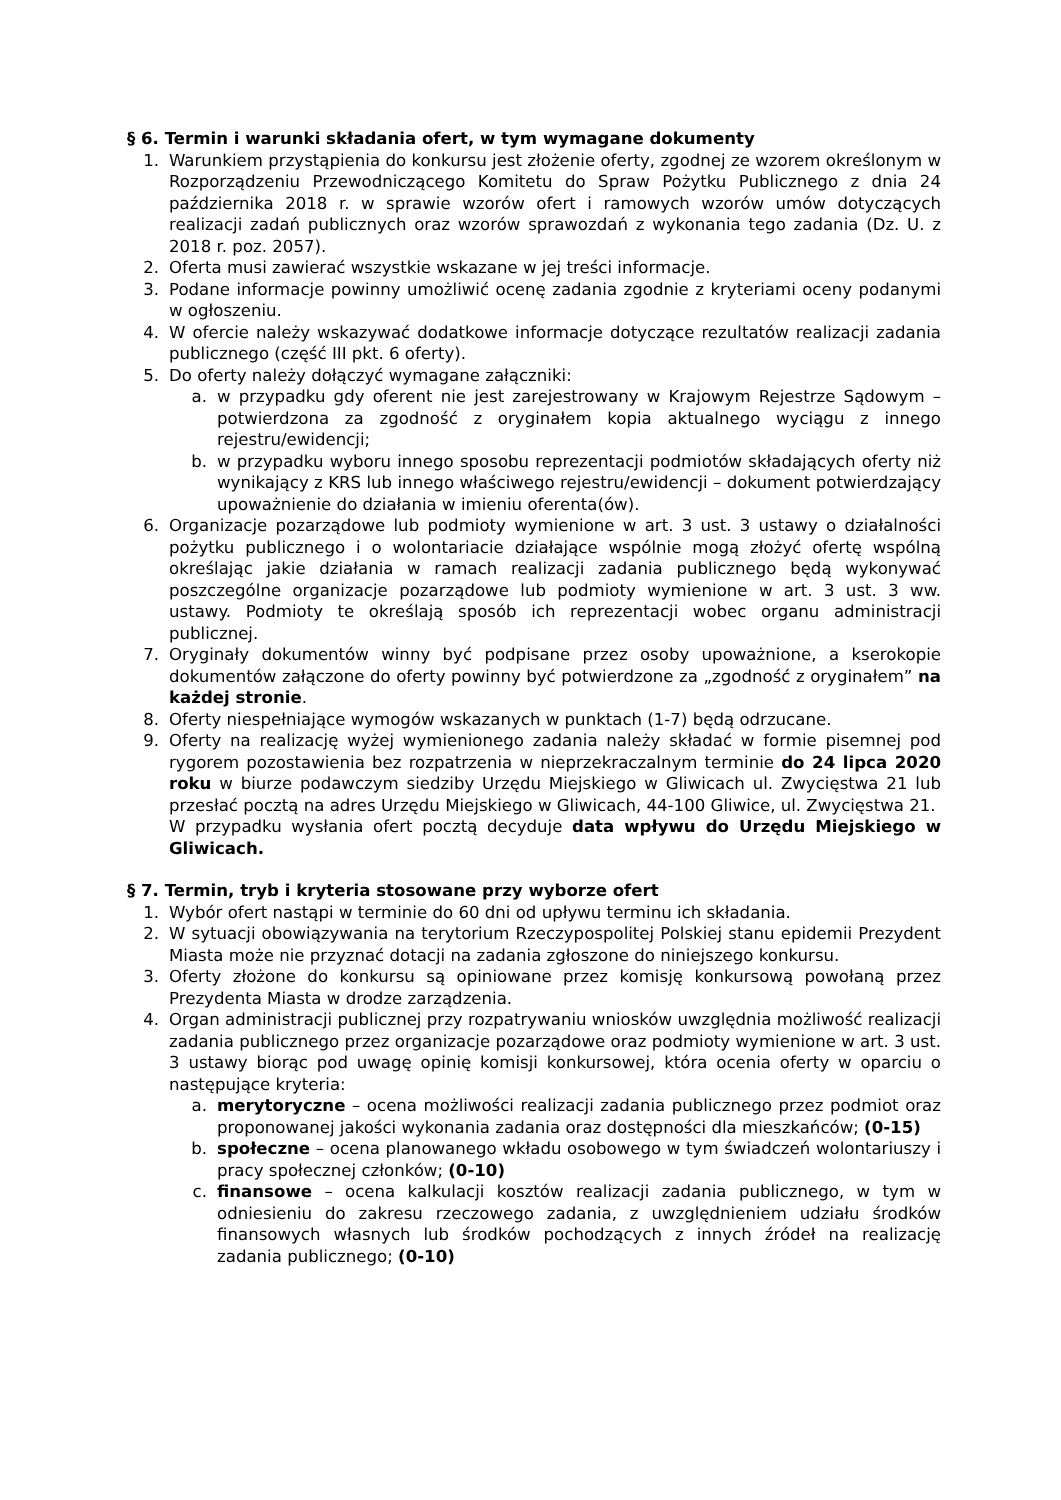§ 6. Termin i warunki składania ofert, w tym wymagane dokumenty
1. Warunkiem przystąpienia do konkursu jest złożenie oferty, zgodnej ze wzorem określonym w Rozporządzeniu Przewodniczącego Komitetu do Spraw Pożytku Publicznego z dnia 24 października 2018 r. w sprawie wzorów ofert i ramowych wzorów umów dotyczących realizacji zadań publicznych oraz wzorów sprawozdań z wykonania tego zadania (Dz. U. z 2018 r. poz. 2057).
2. Oferta musi zawierać wszystkie wskazane w jej treści informacje.
3. Podane informacje powinny umożliwić ocenę zadania zgodnie z kryteriami oceny podanymi w ogłoszeniu.
4. W ofercie należy wskazywać dodatkowe informacje dotyczące rezultatów realizacji zadania publicznego (część III pkt. 6 oferty).
5. Do oferty należy dołączyć wymagane załączniki:
a. w przypadku gdy oferent nie jest zarejestrowany w Krajowym Rejestrze Sądowym – potwierdzona za zgodność z oryginałem kopia aktualnego wyciągu z innego rejestru/ewidencji;
b. w przypadku wyboru innego sposobu reprezentacji podmiotów składających oferty niż wynikający z KRS lub innego właściwego rejestru/ewidencji – dokument potwierdzający upoważnienie do działania w imieniu oferenta(ów).
6. Organizacje pozarządowe lub podmioty wymienione w art. 3 ust. 3 ustawy o działalności pożytku publicznego i o wolontariacie działające wspólnie mogą złożyć ofertę wspólną określając jakie działania w ramach realizacji zadania publicznego będą wykonywać poszczególne organizacje pozarządowe lub podmioty wymienione w art. 3 ust. 3 ww. ustawy. Podmioty te określają sposób ich reprezentacji wobec organu administracji publicznej.
7. Oryginały dokumentów winny być podpisane przez osoby upoważnione, a kserokopie dokumentów załączone do oferty powinny być potwierdzone za „zgodność z oryginałem” na każdej stronie.
8. Oferty niespełniające wymogów wskazanych w punktach (1-7) będą odrzucane.
9. Oferty na realizację wyżej wymienionego zadania należy składać w formie pisemnej pod rygorem pozostawienia bez rozpatrzenia w nieprzekraczalnym terminie do 24 lipca 2020 roku w biurze podawczym siedziby Urzędu Miejskiego w Gliwicach ul. Zwycięstwa 21 lub przesłać pocztą na adres Urzędu Miejskiego w Gliwicach, 44-100 Gliwice, ul. Zwycięstwa 21.
W przypadku wysłania ofert pocztą decyduje data wpływu do Urzędu Miejskiego w Gliwicach.
§ 7. Termin, tryb i kryteria stosowane przy wyborze ofert
1. Wybór ofert nastąpi w terminie do 60 dni od upływu terminu ich składania.
2. W sytuacji obowiązywania na terytorium Rzeczypospolitej Polskiej stanu epidemii Prezydent Miasta może nie przyznać dotacji na zadania zgłoszone do niniejszego konkursu.
3. Oferty złożone do konkursu są opiniowane przez komisję konkursową powołaną przez Prezydenta Miasta w drodze zarządzenia.
4. Organ administracji publicznej przy rozpatrywaniu wniosków uwzględnia możliwość realizacji zadania publicznego przez organizacje pozarządowe oraz podmioty wymienione w art. 3 ust. 3 ustawy biorąc pod uwagę opinię komisji konkursowej, która ocenia oferty w oparciu o następujące kryteria:
a. merytoryczne – ocena możliwości realizacji zadania publicznego przez podmiot oraz proponowanej jakości wykonania zadania oraz dostępności dla mieszkańców; (0-15)
b. społeczne – ocena planowanego wkładu osobowego w tym świadczeń wolontariuszy i pracy społecznej członków; (0-10)
c. finansowe – ocena kalkulacji kosztów realizacji zadania publicznego, w tym w odniesieniu do zakresu rzeczowego zadania, z uwzględnieniem udziału środków finansowych własnych lub środków pochodzących z innych źródeł na realizację zadania publicznego; (0-10)